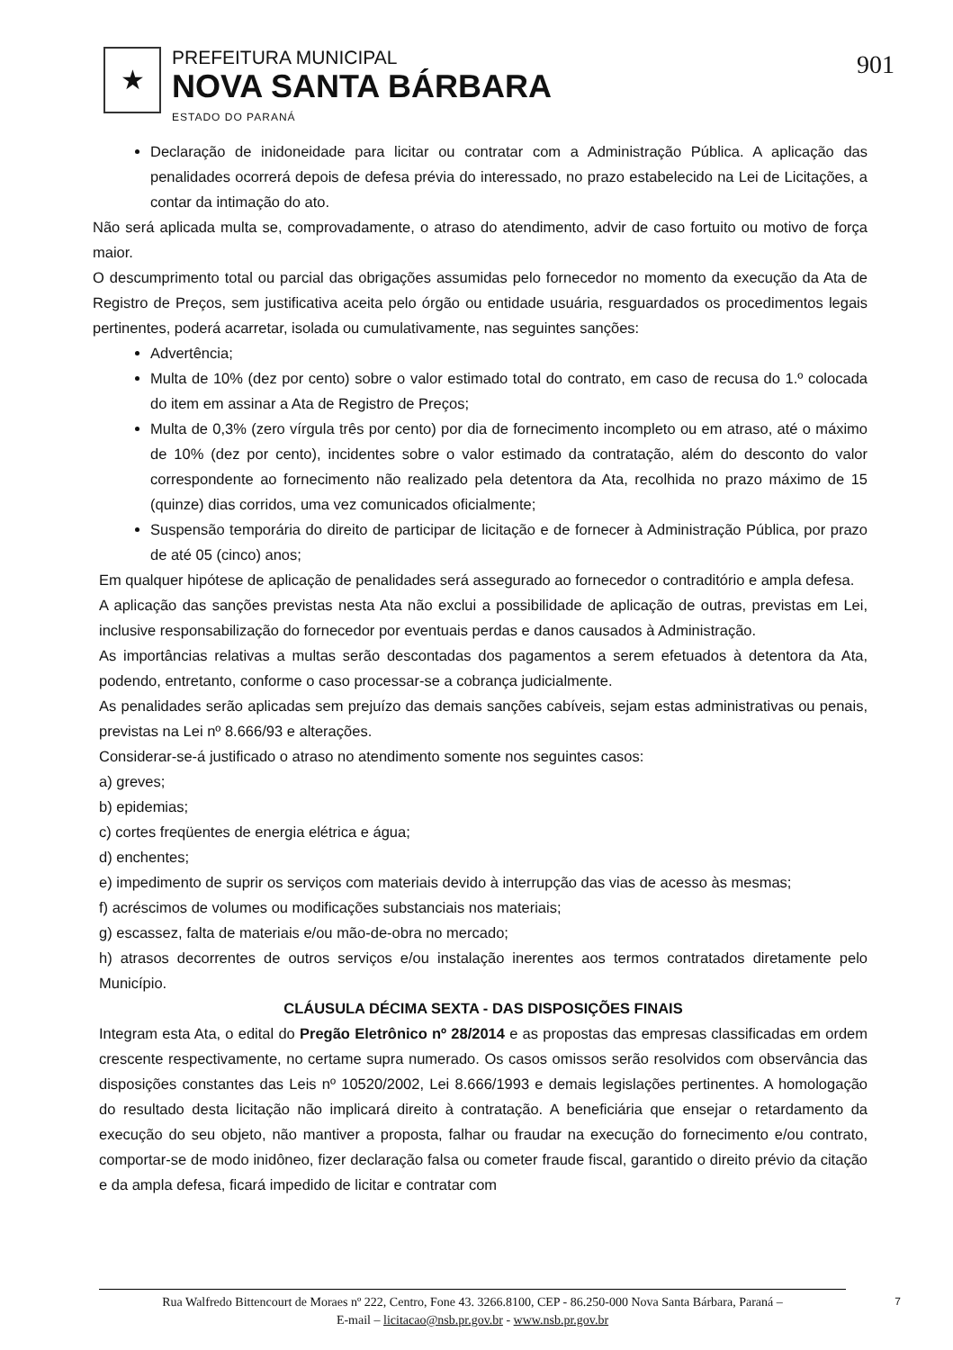★
PREFEITURA MUNICIPAL
NOVA SANTA BÁRBARA
ESTADO DO PARANÁ
901
Declaração de inidoneidade para licitar ou contratar com a Administração Pública. A aplicação das penalidades ocorrerá depois de defesa prévia do interessado, no prazo estabelecido na Lei de Licitações, a contar da intimação do ato.
Não será aplicada multa se, comprovadamente, o atraso do atendimento, advir de caso fortuito ou motivo de força maior.
O descumprimento total ou parcial das obrigações assumidas pelo fornecedor no momento da execução da Ata de Registro de Preços, sem justificativa aceita pelo órgão ou entidade usuária, resguardados os procedimentos legais pertinentes, poderá acarretar, isolada ou cumulativamente, nas seguintes sanções:
Advertência;
Multa de 10% (dez por cento) sobre o valor estimado total do contrato, em caso de recusa do 1.º colocada do item em assinar a Ata de Registro de Preços;
Multa de 0,3% (zero vírgula três por cento) por dia de fornecimento incompleto ou em atraso, até o máximo de 10% (dez por cento), incidentes sobre o valor estimado da contratação, além do desconto do valor correspondente ao fornecimento não realizado pela detentora da Ata, recolhida no prazo máximo de 15 (quinze) dias corridos, uma vez comunicados oficialmente;
Suspensão temporária do direito de participar de licitação e de fornecer à Administração Pública, por prazo de até 05 (cinco) anos;
Em qualquer hipótese de aplicação de penalidades será assegurado ao fornecedor o contraditório e ampla defesa.
A aplicação das sanções previstas nesta Ata não exclui a possibilidade de aplicação de outras, previstas em Lei, inclusive responsabilização do fornecedor por eventuais perdas e danos causados à Administração.
As importâncias relativas a multas serão descontadas dos pagamentos a serem efetuados à detentora da Ata, podendo, entretanto, conforme o caso processar-se a cobrança judicialmente.
As penalidades serão aplicadas sem prejuízo das demais sanções cabíveis, sejam estas administrativas ou penais, previstas na Lei nº 8.666/93 e alterações.
Considerar-se-á justificado o atraso no atendimento somente nos seguintes casos:
a) greves;
b) epidemias;
c) cortes freqüentes de energia elétrica e água;
d) enchentes;
e) impedimento de suprir os serviços com materiais devido à interrupção das vias de acesso às mesmas;
f) acréscimos de volumes ou modificações substanciais nos materiais;
g) escassez, falta de materiais e/ou mão-de-obra no mercado;
h) atrasos decorrentes de outros serviços e/ou instalação inerentes aos termos contratados diretamente pelo Município.
CLÁUSULA DÉCIMA SEXTA - DAS DISPOSIÇÕES FINAIS
Integram esta Ata, o edital do Pregão Eletrônico nº 28/2014 e as propostas das empresas classificadas em ordem crescente respectivamente, no certame supra numerado. Os casos omissos serão resolvidos com observância das disposições constantes das Leis nº 10520/2002, Lei 8.666/1993 e demais legislações pertinentes. A homologação do resultado desta licitação não implicará direito à contratação. A beneficiária que ensejar o retardamento da execução do seu objeto, não mantiver a proposta, falhar ou fraudar na execução do fornecimento e/ou contrato, comportar-se de modo inidôneo, fizer declaração falsa ou cometer fraude fiscal, garantido o direito prévio da citação e da ampla defesa, ficará impedido de licitar e contratar com
Rua Walfredo Bittencourt de Moraes nº 222, Centro, Fone 43. 3266.8100, CEP - 86.250-000 Nova Santa Bárbara, Paraná –
E-mail – licitacao@nsb.pr.gov.br - www.nsb.pr.gov.br
7